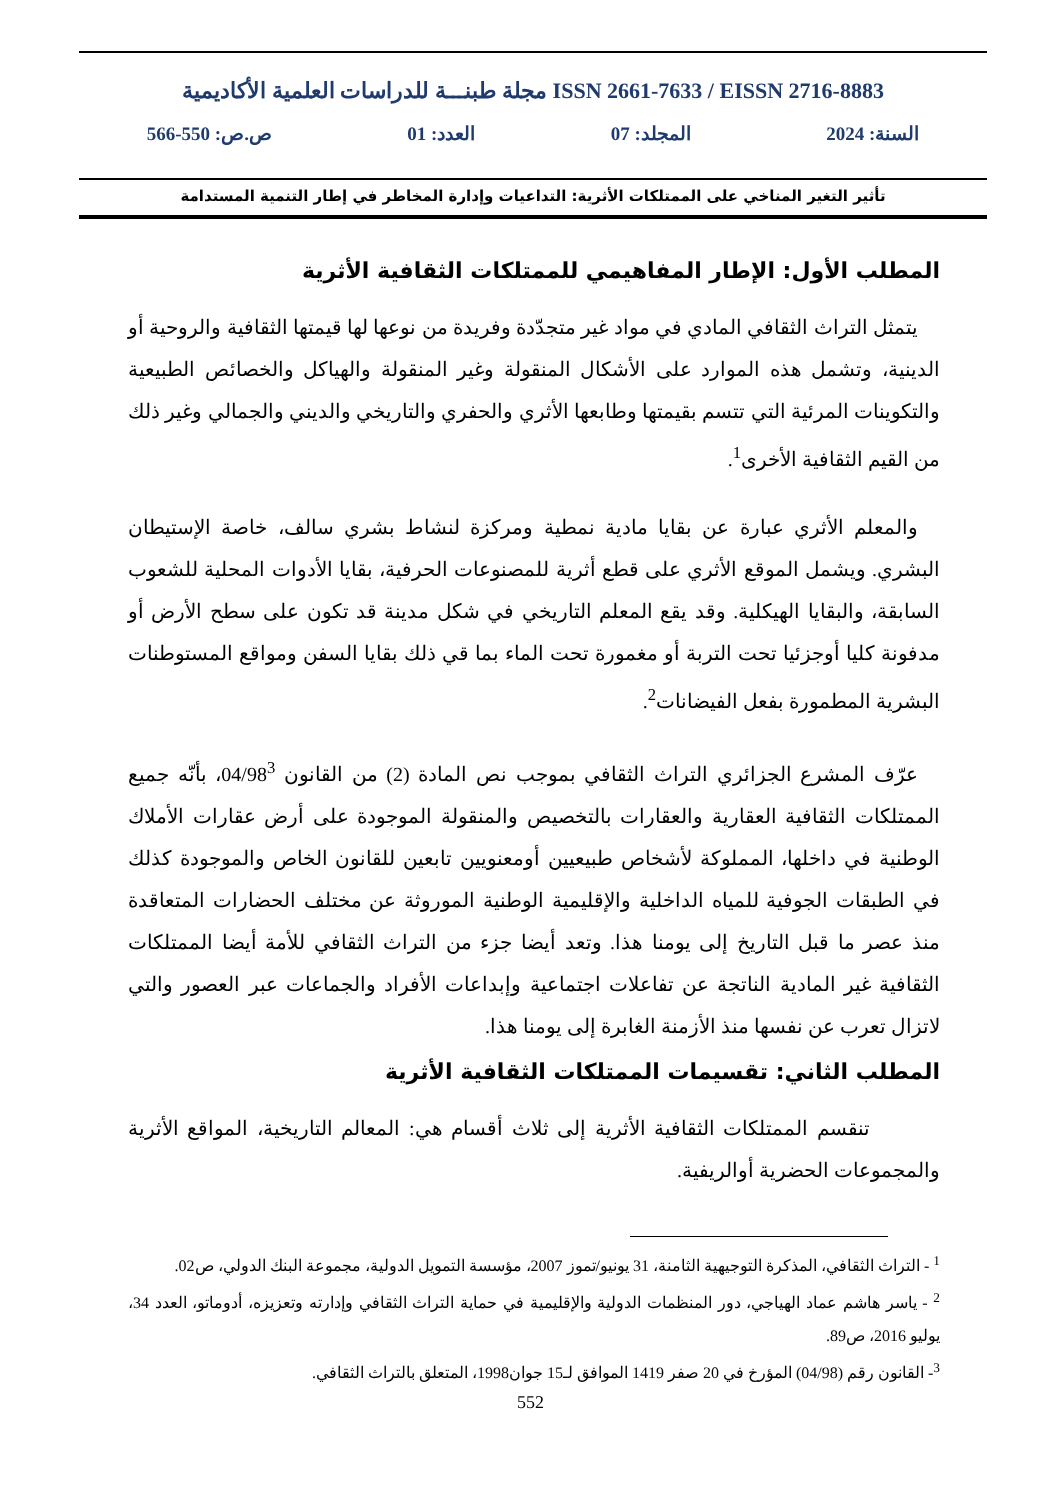مجلة طبنـــة للدراسات العلمية الأكاديمية ISSN 2661-7633 / EISSN 2716-8883
السنة: 2024 المجلد: 07 العدد: 01 ص.ص: 550-566
تأثير التغير المناخي على الممتلكات الأثرية: التداعيات وإدارة المخاطر في إطار التنمية المستدامة
المطلب الأول: الإطار المفاهيمي للممتلكات الثقافية الأثرية
يتمثل التراث الثقافي المادي في مواد غير متجدّدة وفريدة من نوعها لها قيمتها الثقافية والروحية أو الدينية، وتشمل هذه الموارد على الأشكال المنقولة وغير المنقولة والهياكل والخصائص الطبيعية والتكوينات المرئية التي تتسم بقيمتها وطابعها الأثري والحفري والتاريخي والديني والجمالي وغير ذلك من القيم الثقافية الأخرى<sup>1</sup>.
والمعلم الأثري عبارة عن بقايا مادية نمطية ومركزة لنشاط بشري سالف، خاصة الإستيطان البشري. ويشمل الموقع الأثري على قطع أثرية للمصنوعات الحرفية، بقايا الأدوات المحلية للشعوب السابقة، والبقايا الهيكلية. وقد يقع المعلم التاريخي في شكل مدينة قد تكون على سطح الأرض أو مدفونة كليا أوجزئيا تحت التربة أو مغمورة تحت الماء بما قي ذلك بقايا السفن ومواقع المستوطنات البشرية المطمورة بفعل الفيضانات<sup>2</sup>.
عرّف المشرع الجزائري التراث الثقافي بموجب نص المادة (2) من القانون 04/98<sup>3</sup>، بأنّه جميع الممتلكات الثقافية العقارية والعقارات بالتخصيص والمنقولة الموجودة على أرض عقارات الأملاك الوطنية في داخلها، المملوكة لأشخاص طبيعيين أومعنويين تابعين للقانون الخاص والموجودة كذلك في الطبقات الجوفية للمياه الداخلية والإقليمية الوطنية الموروثة عن مختلف الحضارات المتعاقدة منذ عصر ما قبل التاريخ إلى يومنا هذا. وتعد أيضا جزء من التراث الثقافي للأمة أيضا الممتلكات الثقافية غير المادية الناتجة عن تفاعلات اجتماعية وإبداعات الأفراد والجماعات عبر العصور والتي لاتزال تعرب عن نفسها منذ الأزمنة الغابرة إلى يومنا هذا.
المطلب الثاني: تقسيمات الممتلكات الثقافية الأثرية
تنقسم الممتلكات الثقافية الأثرية إلى ثلاث أقسام هي: المعالم التاريخية، المواقع الأثرية والمجموعات الحضرية أوالريفية.
<sup>1</sup> - التراث الثقافي، المذكرة التوجيهية الثامنة، 31 يونيو/تموز 2007، مؤسسة التمويل الدولية، مجموعة البنك الدولي، ص02.
<sup>2</sup> - ياسر هاشم عماد الهياجي، دور المنظمات الدولية والإقليمية في حماية التراث الثقافي وإدارته وتعزيزه، أدوماتو، العدد 34، يوليو 2016، ص89.
<sup>3</sup>- القانون رقم (04/98) المؤرخ في 20 صفر 1419 الموافق لـ15 جوان1998، المتعلق بالتراث الثقافي.
552